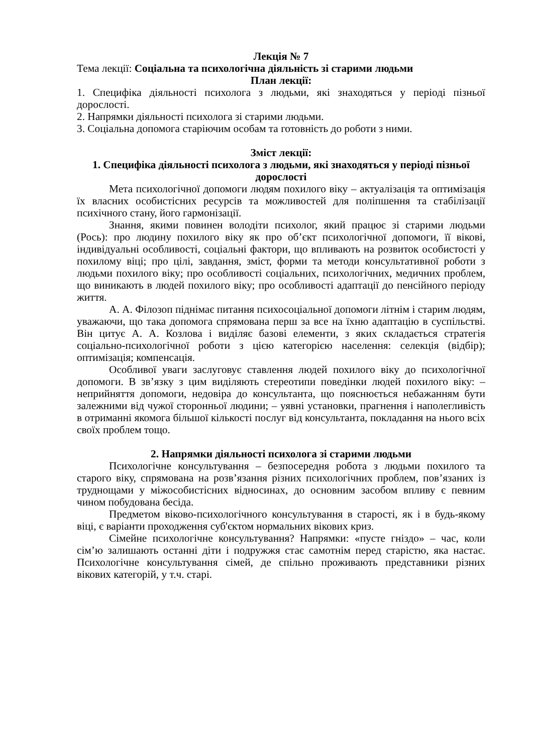Лекція № 7
Тема лекції: Соціальна та психологічна діяльність зі старими людьми
План лекції:
1. Специфіка діяльності психолога з людьми, які знаходяться у періоді пізньої дорослості.
2. Напрямки діяльності психолога зі старими людьми.
3. Соціальна допомога старіючим особам та готовність до роботи з ними.
Зміст лекції:
1. Специфіка діяльності психолога з людьми, які знаходяться у періоді пізньої дорослості
Мета психологічної допомоги людям похилого віку – актуалізація та оптимізація їх власних особистісних ресурсів та можливостей для поліпшення та стабілізації психічного стану, його гармонізації.
Знання, якими повинен володіти психолог, який працює зі старими людьми (Рось): про людину похилого віку як про об’єкт психологічної допомоги, її вікові, індивідуальні особливості, соціальні фактори, що впливають на розвиток особистості у похилому віці; про цілі, завдання, зміст, форми та методи консультативної роботи з людьми похилого віку; про особливості соціальних, психологічних, медичних проблем, що виникають в людей похилого віку; про особливості адаптації до пенсійного періоду життя.
А. А. Філозоп піднімає питання психосоціальної допомоги літнім і старим людям, уважаючи, що така допомога спрямована перш за все на їхню адаптацію в суспільстві. Він цитує А. А. Козлова і виділяє базові елементи, з яких складається стратегія соціально-психологічної роботи з цією категорією населення: селекція (відбір); оптимізація; компенсація.
Особливої уваги заслуговує ставлення людей похилого віку до психологічної допомоги. В зв’язку з цим виділяють стереотипи поведінки людей похилого віку: – неприйняття допомоги, недовіра до консультанта, що пояснюється небажанням бути залежними від чужої сторонньої людини; – уявні установки, прагнення і наполегливість в отриманні якомога більшої кількості послуг від консультанта, покладання на нього всіх своїх проблем тощо.
2. Напрямки діяльності психолога зі старими людьми
Психологічне консультування – безпосередня робота з людьми похилого та старого віку, спрямована на розв’язання різних психологічних проблем, пов’язаних із труднощами у міжособистісних відносинах, до основним засобом впливу є певним чином побудована бесіда.
Предметом віково-психологічного консультування в старості, як і в будь-якому віці, є варіанти проходження суб'єктом нормальних вікових криз.
Сімейне психологічне консультування? Напрямки: «пусте гніздо» – час, коли сім’ю залишають останні діти і подружжя стає самотнім перед старістю, яка настає. Психологічне консультування сімей, де спільно проживають представники різних вікових категорій, у т.ч. старі.